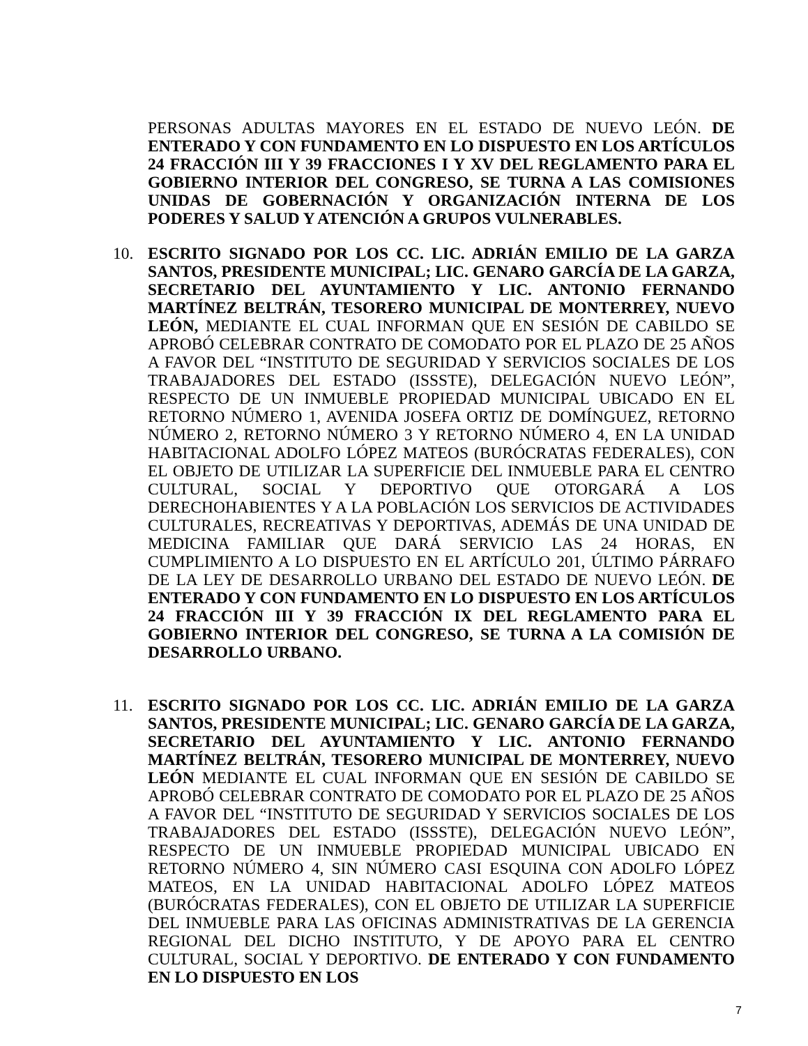PERSONAS ADULTAS MAYORES EN EL ESTADO DE NUEVO LEÓN. DE ENTERADO Y CON FUNDAMENTO EN LO DISPUESTO EN LOS ARTÍCULOS 24 FRACCIÓN III Y 39 FRACCIONES I Y XV DEL REGLAMENTO PARA EL GOBIERNO INTERIOR DEL CONGRESO, SE TURNA A LAS COMISIONES UNIDAS DE GOBERNACIÓN Y ORGANIZACIÓN INTERNA DE LOS PODERES Y SALUD Y ATENCIÓN A GRUPOS VULNERABLES.
10. ESCRITO SIGNADO POR LOS CC. LIC. ADRIÁN EMILIO DE LA GARZA SANTOS, PRESIDENTE MUNICIPAL; LIC. GENARO GARCÍA DE LA GARZA, SECRETARIO DEL AYUNTAMIENTO Y LIC. ANTONIO FERNANDO MARTÍNEZ BELTRÁN, TESORERO MUNICIPAL DE MONTERREY, NUEVO LEÓN, MEDIANTE EL CUAL INFORMAN QUE EN SESIÓN DE CABILDO SE APROBÓ CELEBRAR CONTRATO DE COMODATO POR EL PLAZO DE 25 AÑOS A FAVOR DEL “INSTITUTO DE SEGURIDAD Y SERVICIOS SOCIALES DE LOS TRABAJADORES DEL ESTADO (ISSSTE), DELEGACIÓN NUEVO LEÓN”, RESPECTO DE UN INMUEBLE PROPIEDAD MUNICIPAL UBICADO EN EL RETORNO NÚMERO 1, AVENIDA JOSEFA ORTIZ DE DOMÍNGUEZ, RETORNO NÚMERO 2, RETORNO NÚMERO 3 Y RETORNO NÚMERO 4, EN LA UNIDAD HABITACIONAL ADOLFO LÓPEZ MATEOS (BURÓCRATAS FEDERALES), CON EL OBJETO DE UTILIZAR LA SUPERFICIE DEL INMUEBLE PARA EL CENTRO CULTURAL, SOCIAL Y DEPORTIVO QUE OTORGARÁ A LOS DERECHOHABIENTES Y A LA POBLACIÓN LOS SERVICIOS DE ACTIVIDADES CULTURALES, RECREATIVAS Y DEPORTIVAS, ADEMÁS DE UNA UNIDAD DE MEDICINA FAMILIAR QUE DARÁ SERVICIO LAS 24 HORAS, EN CUMPLIMIENTO A LO DISPUESTO EN EL ARTÍCULO 201, ÚLTIMO PÁRRAFO DE LA LEY DE DESARROLLO URBANO DEL ESTADO DE NUEVO LEÓN. DE ENTERADO Y CON FUNDAMENTO EN LO DISPUESTO EN LOS ARTÍCULOS 24 FRACCIÓN III Y 39 FRACCIÓN IX DEL REGLAMENTO PARA EL GOBIERNO INTERIOR DEL CONGRESO, SE TURNA A LA COMISIÓN DE DESARROLLO URBANO.
11. ESCRITO SIGNADO POR LOS CC. LIC. ADRIÁN EMILIO DE LA GARZA SANTOS, PRESIDENTE MUNICIPAL; LIC. GENARO GARCÍA DE LA GARZA, SECRETARIO DEL AYUNTAMIENTO Y LIC. ANTONIO FERNANDO MARTÍNEZ BELTRÁN, TESORERO MUNICIPAL DE MONTERREY, NUEVO LEÓN MEDIANTE EL CUAL INFORMAN QUE EN SESIÓN DE CABILDO SE APROBÓ CELEBRAR CONTRATO DE COMODATO POR EL PLAZO DE 25 AÑOS A FAVOR DEL “INSTITUTO DE SEGURIDAD Y SERVICIOS SOCIALES DE LOS TRABAJADORES DEL ESTADO (ISSSTE), DELEGACIÓN NUEVO LEÓN”, RESPECTO DE UN INMUEBLE PROPIEDAD MUNICIPAL UBICADO EN RETORNO NÚMERO 4, SIN NÚMERO CASI ESQUINA CON ADOLFO LÓPEZ MATEOS, EN LA UNIDAD HABITACIONAL ADOLFO LÓPEZ MATEOS (BURÓCRATAS FEDERALES), CON EL OBJETO DE UTILIZAR LA SUPERFICIE DEL INMUEBLE PARA LAS OFICINAS ADMINISTRATIVAS DE LA GERENCIA REGIONAL DEL DICHO INSTITUTO, Y DE APOYO PARA EL CENTRO CULTURAL, SOCIAL Y DEPORTIVO. DE ENTERADO Y CON FUNDAMENTO EN LO DISPUESTO EN LOS
7